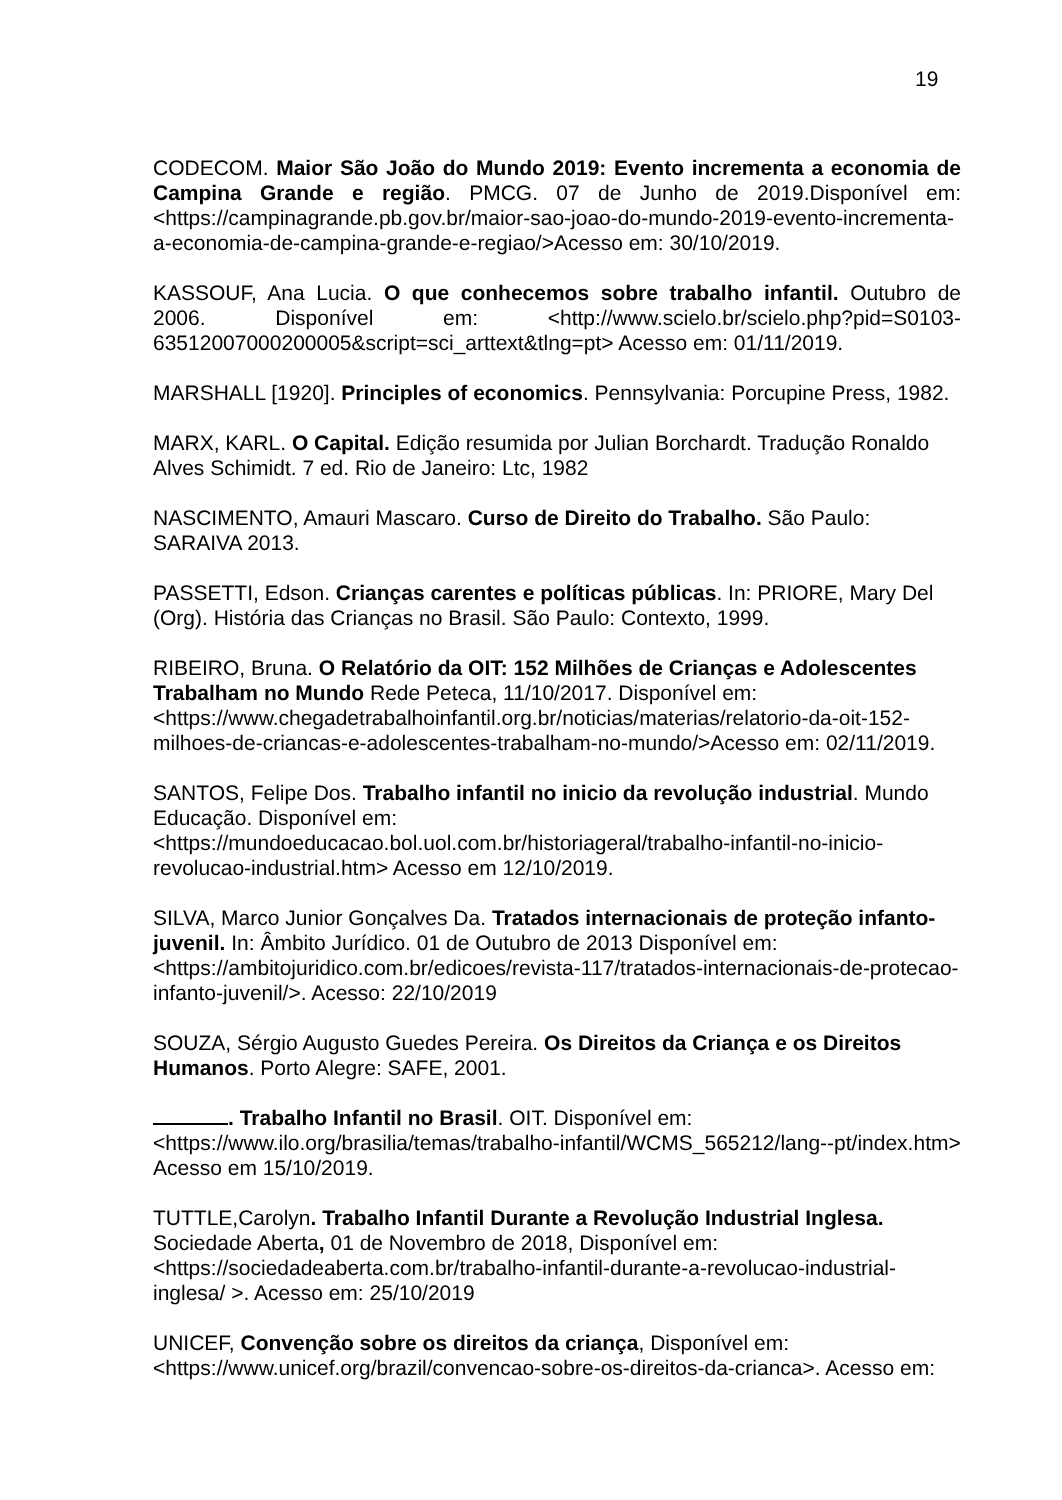19
CODECOM. Maior São João do Mundo 2019: Evento incrementa a economia de Campina Grande e região. PMCG. 07 de Junho de 2019.Disponível em:<https://campinagrande.pb.gov.br/maior-sao-joao-do-mundo-2019-evento-incrementa-a-economia-de-campina-grande-e-regiao/>Acesso em: 30/10/2019.
KASSOUF, Ana Lucia. O que conhecemos sobre trabalho infantil. Outubro de 2006. Disponível em: <http://www.scielo.br/scielo.php?pid=S0103-63512007000200005&script=sci_arttext&tlng=pt> Acesso em: 01/11/2019.
MARSHALL [1920]. Principles of economics. Pennsylvania: Porcupine Press, 1982.
MARX, KARL. O Capital. Edição resumida por Julian Borchardt. Tradução Ronaldo Alves Schimidt. 7 ed. Rio de Janeiro: Ltc, 1982
NASCIMENTO, Amauri Mascaro. Curso de Direito do Trabalho. São Paulo: SARAIVA 2013.
PASSETTI, Edson. Crianças carentes e políticas públicas. In: PRIORE, Mary Del (Org). História das Crianças no Brasil. São Paulo: Contexto, 1999.
RIBEIRO, Bruna. O Relatório da OIT: 152 Milhões de Crianças e Adolescentes Trabalham no Mundo Rede Peteca, 11/10/2017. Disponível em: <https://www.chegadetrabalhoinfantil.org.br/noticias/materias/relatorio-da-oit-152-milhoes-de-criancas-e-adolescentes-trabalham-no-mundo/>Acesso em: 02/11/2019.
SANTOS, Felipe Dos. Trabalho infantil no inicio da revolução industrial. Mundo Educação. Disponível em: <https://mundoeducacao.bol.uol.com.br/historiageral/trabalho-infantil-no-inicio-revolucao-industrial.htm> Acesso em 12/10/2019.
SILVA, Marco Junior Gonçalves Da. Tratados internacionais de proteção infanto-juvenil. In: Âmbito Jurídico. 01 de Outubro de 2013 Disponível em: <https://ambitojuridico.com.br/edicoes/revista-117/tratados-internacionais-de-protecao-infanto-juvenil/>. Acesso: 22/10/2019
SOUZA, Sérgio Augusto Guedes Pereira. Os Direitos da Criança e os Direitos Humanos. Porto Alegre: SAFE, 2001.
. Trabalho Infantil no Brasil. OIT. Disponível em: <https://www.ilo.org/brasilia/temas/trabalho-infantil/WCMS_565212/lang--pt/index.htm> Acesso em 15/10/2019.
TUTTLE,Carolyn. Trabalho Infantil Durante a Revolução Industrial Inglesa. Sociedade Aberta, 01 de Novembro de 2018, Disponível em: <https://sociedadeaberta.com.br/trabalho-infantil-durante-a-revolucao-industrial-inglesa/ >. Acesso em: 25/10/2019
UNICEF, Convenção sobre os direitos da criança, Disponível em: <https://www.unicef.org/brazil/convencao-sobre-os-direitos-da-crianca>. Acesso em: